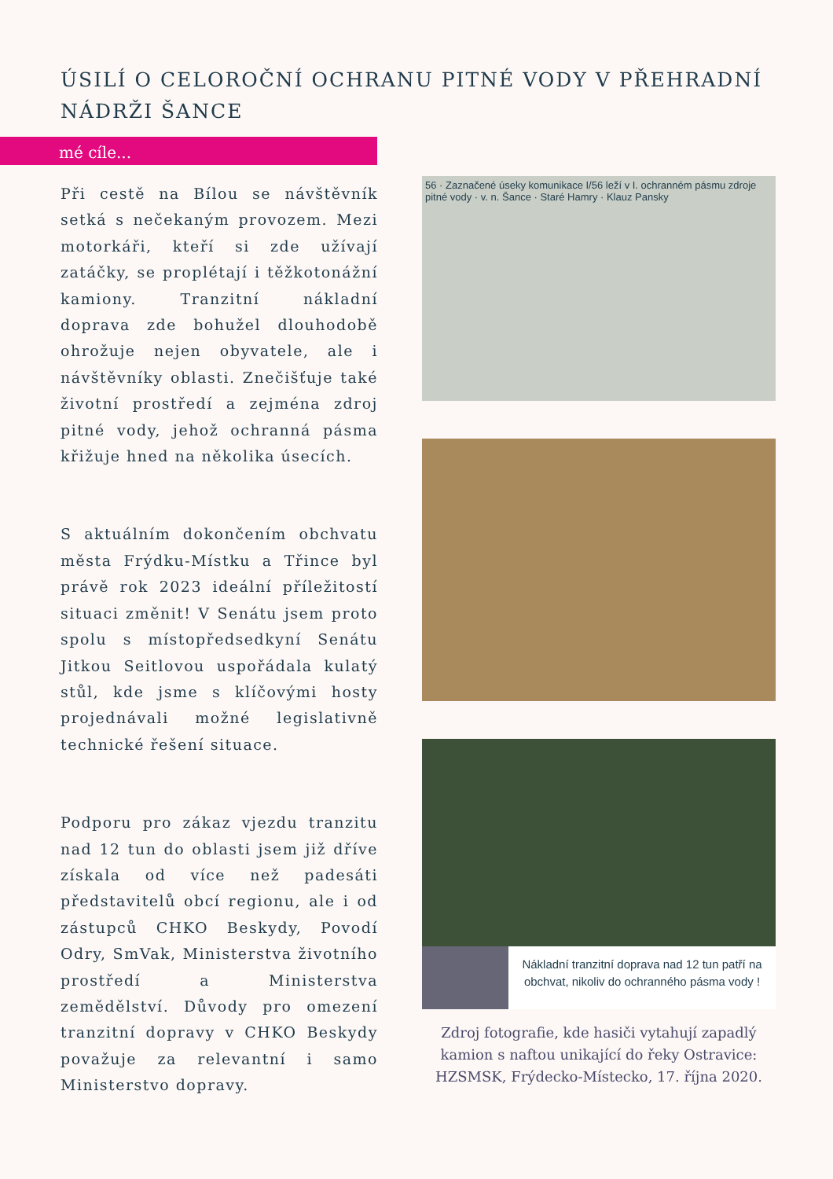ÚSILÍ O CELOROČNÍ OCHRANU PITNÉ VODY V PŘEHRADNÍ NÁDRŽI ŠANCE
mé cíle...
Při cestě na Bílou se návštěvník setká s nečekaným provozem. Mezi motorkáři, kteří si zde užívají zatáčky, se proplétají i těžkotonážní kamiony. Tranzitní nákladní doprava zde bohužel dlouhodobě ohrožuje nejen obyvatele, ale i návštěvníky oblasti. Znečišťuje také životní prostředí a zejména zdroj pitné vody, jehož ochranná pásma křižuje hned na několika úsecích.
S aktuálním dokončením obchvatu města Frýdku-Místku a Třince byl právě rok 2023 ideální příležitostí situaci změnit! V Senátu jsem proto spolu s místopředsedkyní Senátu Jitkou Seitlovou uspořádala kulatý stůl, kde jsme s klíčovými hosty projednávali možné legislativně technické řešení situace.
Podporu pro zákaz vjezdu tranzitu nad 12 tun do oblasti jsem již dříve získala od více než padesáti představitelů obcí regionu, ale i od zástupců CHKO Beskydy, Povodí Odry, SmVak, Ministerstva životního prostředí a Ministerstva zemědělství. Důvody pro omezení tranzitní dopravy v CHKO Beskydy považuje za relevantní i samo Ministerstvo dopravy.
56 · Zaznačené úseky komunikace I/56 leží v I. ochranném pásmu zdroje pitné vody · v. n. Šance · Staré Hamry · Klauz Pansky
Nákladní tranzitní doprava nad 12 tun patří na obchvat, nikoliv do ochranného pásma vody !
Zdroj fotografie, kde hasiči vytahují zapadlý kamion s naftou unikající do řeky Ostravice: HZSMSK, Frýdecko-Místecko, 17. října 2020.